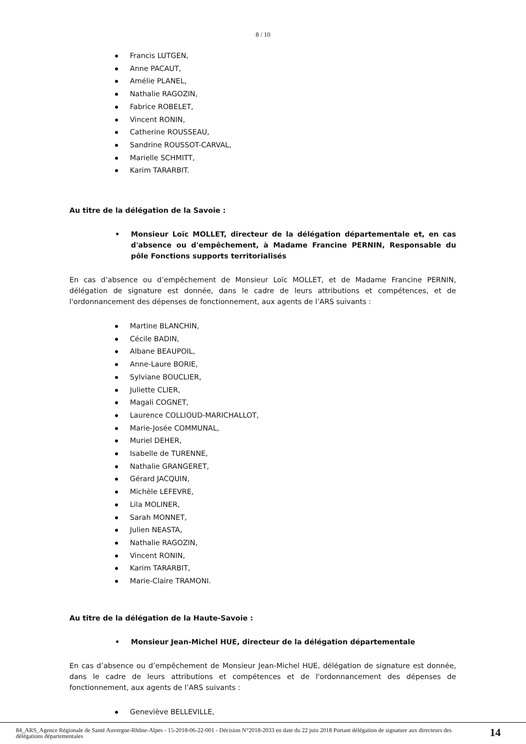8 / 10
Francis LUTGEN,
Anne PACAUT,
Amélie PLANEL,
Nathalie RAGOZIN,
Fabrice ROBELET,
Vincent RONIN,
Catherine ROUSSEAU,
Sandrine ROUSSOT-CARVAL,
Marielle SCHMITT,
Karim TARARBIT.
Au titre de la délégation de la Savoie :
• Monsieur Loïc MOLLET, directeur de la délégation départementale et, en cas d'absence ou d'empêchement, à Madame Francine PERNIN, Responsable du pôle Fonctions supports territorialisés
En cas d’absence ou d’empêchement de Monsieur Loïc MOLLET, et de Madame Francine PERNIN, délégation de signature est donnée, dans le cadre de leurs attributions et compétences, et de l'ordonnancement des dépenses de fonctionnement, aux agents de l’ARS suivants :
Martine BLANCHIN,
Cécile BADIN,
Albane BEAUPOIL,
Anne-Laure BORIE,
Sylviane BOUCLIER,
Juliette CLIER,
Magali COGNET,
Laurence COLLIOUD-MARICHALLOT,
Marie-Josée COMMUNAL,
Muriel DEHER,
Isabelle de TURENNE,
Nathalie GRANGERET,
Gérard JACQUIN,
Michèle LEFEVRE,
Lila MOLINER,
Sarah MONNET,
Julien NEASTA,
Nathalie RAGOZIN,
Vincent RONIN,
Karim TARARBIT,
Marie-Claire TRAMONI.
Au titre de la délégation de la Haute-Savoie :
• Monsieur Jean-Michel HUE, directeur de la délégation départementale
En cas d’absence ou d’empêchement de Monsieur Jean-Michel HUE, délégation de signature est donnée, dans le cadre de leurs attributions et compétences et de l'ordonnancement des dépenses de fonctionnement, aux agents de l’ARS suivants :
Geneviève BELLEVILLE,
84_ARS_Agence Régionale de Santé Auvergne-Rhône-Alpes - 15-2018-06-22-001 - Décision N°2018-2033 en date du 22 juin 2018 Portant délégation de signature aux directeurs des délégations départementales
14